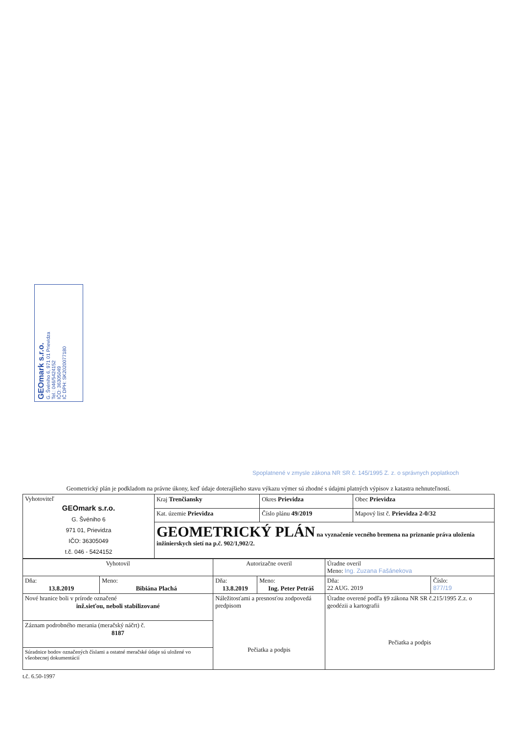GEOmark s.r.o.
G. Švéniho 6, 971 01 Prievidza
Tel.: 046/5424152
IČO: 36305049
IČ DPH: SK2020077180
Spoplatnené v zmysle zákona NR SR č. 145/1995 Z. z. o správnych poplatkoch
Geometrický plán je podkladom na právne úkony, keď údaje doterajšieho stavu výkazu výmer sú zhodné s údajmi platných výpisov z katastra nehnuteľností.
| Vyhotoviteľ GEOmark s.r.o. G. Švéniho 6 971 01, Prievidza IČO: 36305049 t.č. 046 - 5424152 | Kraj Trenčiansky | Okres Prievidza | Obec Prievidza |
| | Kat. územie Prievidza | Číslo plánu 49/2019 | Mapový list č. Prievidza 2-0/32 |
| | GEOMETRICKÝ PLÁN na vyznačenie vecného bremena na priznanie práva uloženia inžinierskych sietí na p.č. 902/1,902/2. | | |
| Vyhotovil | | Autorizačne overil | | Úradne overil Meno: Ing. Zuzana Fašánekova | |
| Dňa: 13.8.2019 | Meno: Bibiána Plachá | Dňa: 13.8.2019 | Meno: Ing. Peter Petráš | Dňa: 22 AUG. 2019 | Číslo: 877/19 |
| Nové hranice boli v prírode označené inž.sieťou, neboli stabilizované | | Náležitosťami a presnosťou zodpovedá predpisom Pečiatka a podpis | | Úradne overené podľa §9 zákona NR SR č.215/1995 Z.z. o geodézii a kartografii Pečiatka a podpis | |
| Záznam podrobného merania (meračský náčrt) č. 8187 | | | | | |
| Súradnice bodov označených číslami a ostatné meračské údaje sú uložené vo všeobecnej dokumentácií | | | | | |
t.č. 6.50-1997